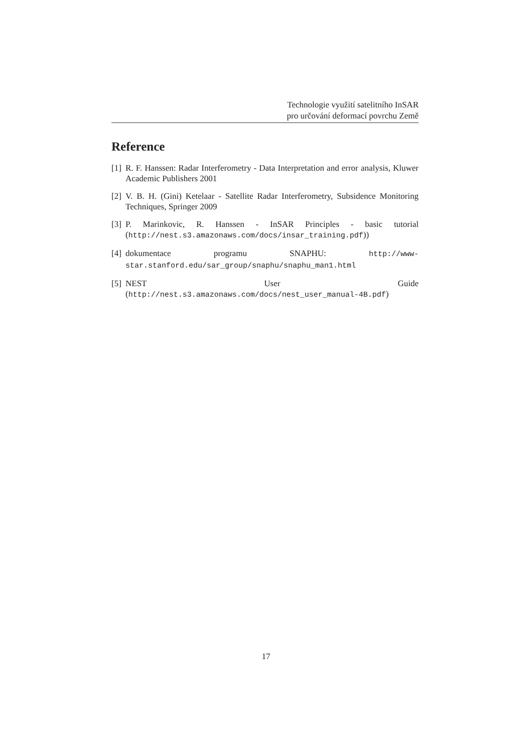Technologie využití satelitního InSAR
pro určování deformací povrchu Země
Reference
[1] R. F. Hanssen: Radar Interferometry - Data Interpretation and error analysis, Kluwer Academic Publishers 2001
[2] V. B. H. (Gini) Ketelaar - Satellite Radar Interferometry, Subsidence Monitoring Techniques, Springer 2009
[3] P. Marinkovic, R. Hanssen - InSAR Principles - basic tutorial (http://nest.s3.amazonaws.com/docs/insar_training.pdf))
[4] dokumentace programu SNAPHU: http://www-star.stanford.edu/sar_group/snaphu/snaphu_man1.html
[5] NEST User Guide (http://nest.s3.amazonaws.com/docs/nest_user_manual-4B.pdf)
17